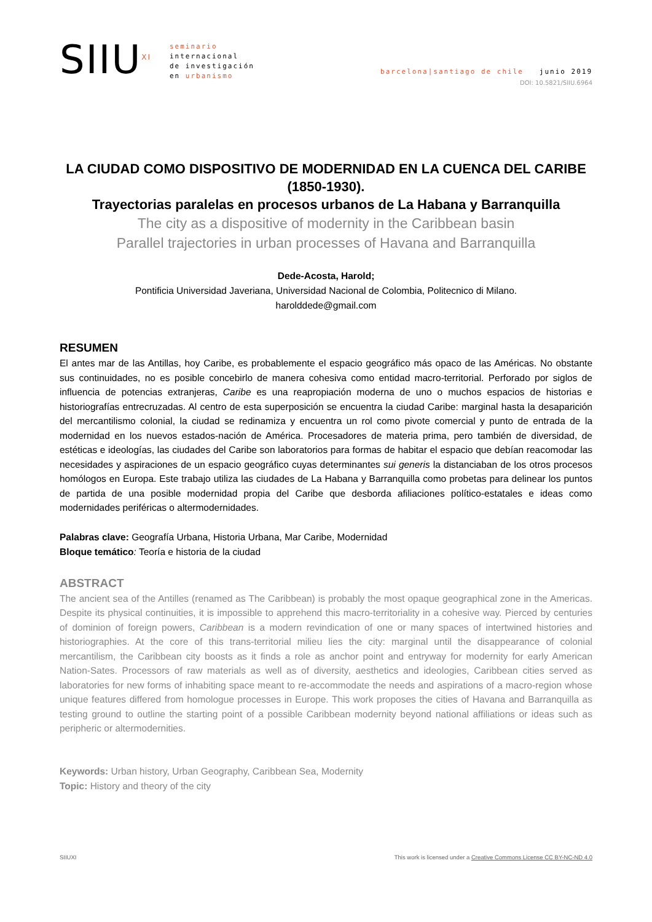SIIU<sup>XI</sup>
seminario
internacional
de investigación
en urbanismo
barcelona|santiago de chile junio 2019
DOI: 10.5821/SIIU.6964
LA CIUDAD COMO DISPOSITIVO DE MODERNIDAD EN LA CUENCA DEL CARIBE (1850-1930).
Trayectorias paralelas en procesos urbanos de La Habana y Barranquilla
The city as a dispositive of modernity in the Caribbean basin
Parallel trajectories in urban processes of Havana and Barranquilla
Dede-Acosta, Harold;
Pontificia Universidad Javeriana, Universidad Nacional de Colombia, Politecnico di Milano.
harolddede@gmail.com
RESUMEN
El antes mar de las Antillas, hoy Caribe, es probablemente el espacio geográfico más opaco de las Américas. No obstante sus continuidades, no es posible concebirlo de manera cohesiva como entidad macro-territorial. Perforado por siglos de influencia de potencias extranjeras, Caribe es una reapropiación moderna de uno o muchos espacios de historias e historiografías entrecruzadas. Al centro de esta superposición se encuentra la ciudad Caribe: marginal hasta la desaparición del mercantilismo colonial, la ciudad se redinamiza y encuentra un rol como pivote comercial y punto de entrada de la modernidad en los nuevos estados-nación de América. Procesadores de materia prima, pero también de diversidad, de estéticas e ideologías, las ciudades del Caribe son laboratorios para formas de habitar el espacio que debían reacomodar las necesidades y aspiraciones de un espacio geográfico cuyas determinantes sui generis la distanciaban de los otros procesos homólogos en Europa. Este trabajo utiliza las ciudades de La Habana y Barranquilla como probetas para delinear los puntos de partida de una posible modernidad propia del Caribe que desborda afiliaciones político-estatales e ideas como modernidades periféricas o altermodernidades.
Palabras clave: Geografía Urbana, Historia Urbana, Mar Caribe, Modernidad
Bloque temático: Teoría e historia de la ciudad
ABSTRACT
The ancient sea of the Antilles (renamed as The Caribbean) is probably the most opaque geographical zone in the Americas. Despite its physical continuities, it is impossible to apprehend this macro-territoriality in a cohesive way. Pierced by centuries of dominion of foreign powers, Caribbean is a modern revindication of one or many spaces of intertwined histories and historiographies. At the core of this trans-territorial milieu lies the city: marginal until the disappearance of colonial mercantilism, the Caribbean city boosts as it finds a role as anchor point and entryway for modernity for early American Nation-Sates. Processors of raw materials as well as of diversity, aesthetics and ideologies, Caribbean cities served as laboratories for new forms of inhabiting space meant to re-accommodate the needs and aspirations of a macro-region whose unique features differed from homologue processes in Europe. This work proposes the cities of Havana and Barranquilla as testing ground to outline the starting point of a possible Caribbean modernity beyond national affiliations or ideas such as peripheric or altermodernities.
Keywords: Urban history, Urban Geography, Caribbean Sea, Modernity
Topic: History and theory of the city
SIIUXI This work is licensed under a Creative Commons License CC BY-NC-ND 4.0